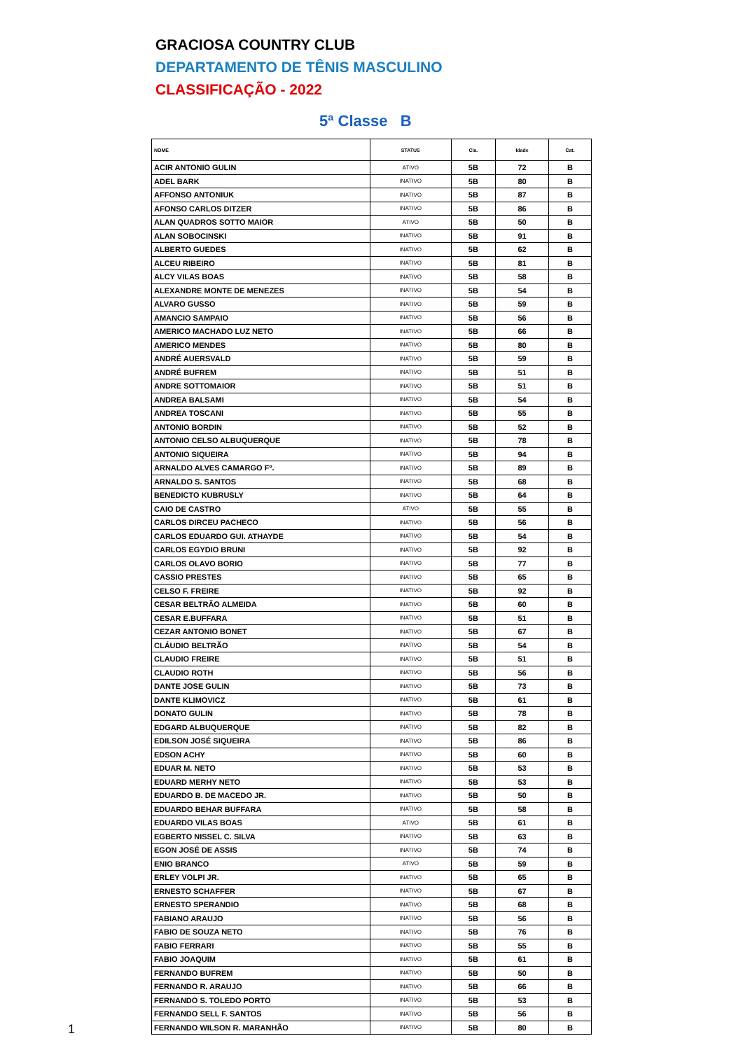GRACIOSA COUNTRY CLUB
DEPARTAMENTO DE TÊNIS MASCULINO
CLASSIFICAÇÃO - 2022
5ª Classe B
| NOME | STATUS | Cla. | Idade | Cat. |
| --- | --- | --- | --- | --- |
| ACIR ANTONIO GULIN | ATIVO | 5B | 72 | B |
| ADEL BARK | INATIVO | 5B | 80 | B |
| AFFONSO ANTONIUK | INATIVO | 5B | 87 | B |
| AFONSO CARLOS DITZER | INATIVO | 5B | 86 | B |
| ALAN QUADROS SOTTO MAIOR | ATIVO | 5B | 50 | B |
| ALAN SOBOCINSKI | INATIVO | 5B | 91 | B |
| ALBERTO GUEDES | INATIVO | 5B | 62 | B |
| ALCEU RIBEIRO | INATIVO | 5B | 81 | B |
| ALCY VILAS BOAS | INATIVO | 5B | 58 | B |
| ALEXANDRE MONTE DE MENEZES | INATIVO | 5B | 54 | B |
| ALVARO GUSSO | INATIVO | 5B | 59 | B |
| AMANCIO SAMPAIO | INATIVO | 5B | 56 | B |
| AMERICO MACHADO LUZ NETO | INATIVO | 5B | 66 | B |
| AMERICO MENDES | INATIVO | 5B | 80 | B |
| ANDRÉ AUERSVALD | INATIVO | 5B | 59 | B |
| ANDRÉ BUFREM | INATIVO | 5B | 51 | B |
| ANDRE SOTTOMAIOR | INATIVO | 5B | 51 | B |
| ANDREA BALSAMI | INATIVO | 5B | 54 | B |
| ANDREA TOSCANI | INATIVO | 5B | 55 | B |
| ANTONIO BORDIN | INATIVO | 5B | 52 | B |
| ANTONIO CELSO ALBUQUERQUE | INATIVO | 5B | 78 | B |
| ANTONIO SIQUEIRA | INATIVO | 5B | 94 | B |
| ARNALDO ALVES CAMARGO Fº. | INATIVO | 5B | 89 | B |
| ARNALDO S. SANTOS | INATIVO | 5B | 68 | B |
| BENEDICTO KUBRUSLY | INATIVO | 5B | 64 | B |
| CAIO DE CASTRO | ATIVO | 5B | 55 | B |
| CARLOS DIRCEU PACHECO | INATIVO | 5B | 56 | B |
| CARLOS EDUARDO GUI. ATHAYDE | INATIVO | 5B | 54 | B |
| CARLOS EGYDIO BRUNI | INATIVO | 5B | 92 | B |
| CARLOS OLAVO BORIO | INATIVO | 5B | 77 | B |
| CASSIO PRESTES | INATIVO | 5B | 65 | B |
| CELSO F. FREIRE | INATIVO | 5B | 92 | B |
| CESAR BELTRÃO ALMEIDA | INATIVO | 5B | 60 | B |
| CESAR E.BUFFARA | INATIVO | 5B | 51 | B |
| CEZAR ANTONIO BONET | INATIVO | 5B | 67 | B |
| CLÁUDIO BELTRÃO | INATIVO | 5B | 54 | B |
| CLAUDIO FREIRE | INATIVO | 5B | 51 | B |
| CLAUDIO ROTH | INATIVO | 5B | 56 | B |
| DANTE JOSE GULIN | INATIVO | 5B | 73 | B |
| DANTE KLIMOVICZ | INATIVO | 5B | 61 | B |
| DONATO GULIN | INATIVO | 5B | 78 | B |
| EDGARD ALBUQUERQUE | INATIVO | 5B | 82 | B |
| EDILSON JOSÉ SIQUEIRA | INATIVO | 5B | 86 | B |
| EDSON ACHY | INATIVO | 5B | 60 | B |
| EDUAR M. NETO | INATIVO | 5B | 53 | B |
| EDUARD MERHY NETO | INATIVO | 5B | 53 | B |
| EDUARDO B. DE MACEDO JR. | INATIVO | 5B | 50 | B |
| EDUARDO BEHAR BUFFARA | INATIVO | 5B | 58 | B |
| EDUARDO VILAS BOAS | ATIVO | 5B | 61 | B |
| EGBERTO NISSEL C. SILVA | INATIVO | 5B | 63 | B |
| EGON JOSÉ DE ASSIS | INATIVO | 5B | 74 | B |
| ENIO BRANCO | ATIVO | 5B | 59 | B |
| ERLEY VOLPI JR. | INATIVO | 5B | 65 | B |
| ERNESTO SCHAFFER | INATIVO | 5B | 67 | B |
| ERNESTO SPERANDIO | INATIVO | 5B | 68 | B |
| FABIANO ARAUJO | INATIVO | 5B | 56 | B |
| FABIO DE SOUZA NETO | INATIVO | 5B | 76 | B |
| FABIO FERRARI | INATIVO | 5B | 55 | B |
| FABIO JOAQUIM | INATIVO | 5B | 61 | B |
| FERNANDO BUFREM | INATIVO | 5B | 50 | B |
| FERNANDO R. ARAUJO | INATIVO | 5B | 66 | B |
| FERNANDO S. TOLEDO PORTO | INATIVO | 5B | 53 | B |
| FERNANDO SELL F. SANTOS | INATIVO | 5B | 56 | B |
| FERNANDO WILSON R. MARANHÃO | INATIVO | 5B | 80 | B |
1